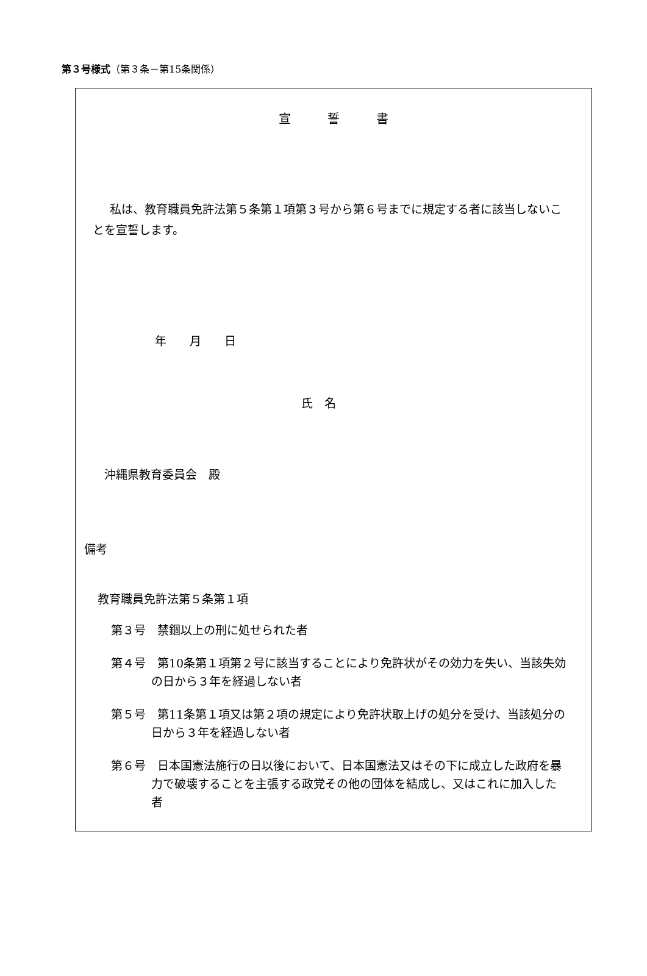第３号様式（第３条－第15条関係）
宣誓書
私は、教育職員免許法第５条第１項第３号から第６号までに規定する者に該当しないことを宣誓します。
年　　月　　日
氏　名
沖縄県教育委員会　殿
備考
教育職員免許法第５条第１項
第３号　禁錮以上の刑に処せられた者
第４号　第10条第１項第２号に該当することにより免許状がその効力を失い、当該失効の日から３年を経過しない者
第５号　第11条第１項又は第２項の規定により免許状取上げの処分を受け、当該処分の日から３年を経過しない者
第６号　日本国憲法施行の日以後において、日本国憲法又はその下に成立した政府を暴力で破壊することを主張する政党その他の団体を結成し、又はこれに加入した者